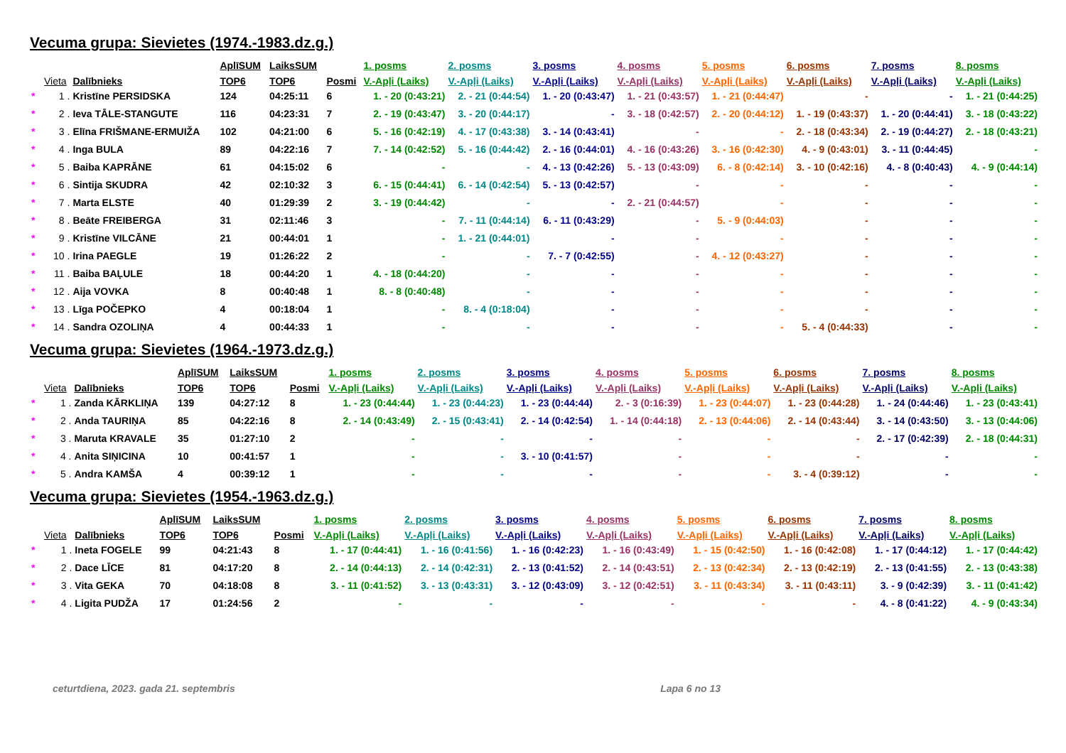Vecuma grupa: Sievietes (1974.-1983.dz.g.)
| | | | AplīSUM | LaiksSUM | | 1. posms | 2. posms | 3. posms | 4. posms | 5. posms | 6. posms | 7. posms | 8. posms |
| --- | --- | --- | --- | --- | --- | --- | --- | --- | --- | --- | --- | --- | --- |
| | Vieta | Dalībnieks | TOP6 | TOP6 | Posmi | V.-Apļi (Laiks) | V.-Apļi (Laiks) | V.-Apļi (Laiks) | V.-Apļi (Laiks) | V.-Apļi (Laiks) | V.-Apļi (Laiks) | V.-Apļi (Laiks) | V.-Apļi (Laiks) |
| * | 1 . | Kristīne PERSIDSKA | 124 | 04:25:11 | 6 | 1. - 20 (0:43:21) | 2. - 21 (0:44:54) | 1. - 20 (0:43:47) | 1. - 21 (0:43:57) | 1. - 21 (0:44:47) | - | - | 1. - 21 (0:44:25) |
| * | 2 . | Ieva TĀLE-STANGUTE | 116 | 04:23:31 | 7 | 2. - 19 (0:43:47) | 3. - 20 (0:44:17) | - | 3. - 18 (0:42:57) | 2. - 20 (0:44:12) | 1. - 19 (0:43:37) | 1. - 20 (0:44:41) | 3. - 18 (0:43:22) |
| * | 3 . | Elīna FRIŠMANE-ERMUIŽA | 102 | 04:21:00 | 6 | 5. - 16 (0:42:19) | 4. - 17 (0:43:38) | 3. - 14 (0:43:41) | - | - | 2. - 18 (0:43:34) | 2. - 19 (0:44:27) | 2. - 18 (0:43:21) |
| * | 4 . | Inga BULA | 89 | 04:22:16 | 7 | 7. - 14 (0:42:52) | 5. - 16 (0:44:42) | 2. - 16 (0:44:01) | 4. - 16 (0:43:26) | 3. - 16 (0:42:30) | 4. - 9 (0:43:01) | 3. - 11 (0:44:45) | - |
| * | 5 . | Baiba KAPRĀNE | 61 | 04:15:02 | 6 | - | - | 4. - 13 (0:42:26) | 5. - 13 (0:43:09) | 6. - 8 (0:42:14) | 3. - 10 (0:42:16) | 4. - 8 (0:40:43) | 4. - 9 (0:44:14) |
| * | 6 . | Sintija SKUDRA | 42 | 02:10:32 | 3 | 6. - 15 (0:44:41) | 6. - 14 (0:42:54) | 5. - 13 (0:42:57) | - | - | - | - | - |
| * | 7 . | Marta ELSTE | 40 | 01:29:39 | 2 | 3. - 19 (0:44:42) | - | - | 2. - 21 (0:44:57) | - | - | - | - |
| * | 8 . | Beāte FREIBERGA | 31 | 02:11:46 | 3 | - | 7. - 11 (0:44:14) | 6. - 11 (0:43:29) | - | 5. - 9 (0:44:03) | - | - | - |
| * | 9 . | Kristīne VILCĀNE | 21 | 00:44:01 | 1 | - | 1. - 21 (0:44:01) | - | - | - | - | - | - |
| * | 10 . | Irina PAEGLE | 19 | 01:26:22 | 2 | - | - | 7. - 7 (0:42:55) | - | 4. - 12 (0:43:27) | - | - | - |
| * | 11 . | Baiba BAĻULE | 18 | 00:44:20 | 1 | 4. - 18 (0:44:20) | - | - | - | - | - | - | - |
| * | 12 . | Aija VOVKA | 8 | 00:40:48 | 1 | 8. - 8 (0:40:48) | - | - | - | - | - | - | - |
| * | 13 . | Līga POČEPKO | 4 | 00:18:04 | 1 | - | 8. - 4 (0:18:04) | - | - | - | - | - | - |
| * | 14 . | Sandra OZOLIŅA | 4 | 00:44:33 | 1 | - | - | - | - | - | 5. - 4 (0:44:33) | - | - |
Vecuma grupa: Sievietes (1964.-1973.dz.g.)
| | | | AplīSUM | LaiksSUM | | 1. posms | 2. posms | 3. posms | 4. posms | 5. posms | 6. posms | 7. posms | 8. posms |
| --- | --- | --- | --- | --- | --- | --- | --- | --- | --- | --- | --- | --- | --- |
| | Vieta | Dalībnieks | TOP6 | TOP6 | Posmi | V.-Apļi (Laiks) | V.-Apļi (Laiks) | V.-Apļi (Laiks) | V.-Apļi (Laiks) | V.-Apļi (Laiks) | V.-Apļi (Laiks) | V.-Apļi (Laiks) | V.-Apļi (Laiks) |
| * | 1 . | Zanda KĀRKLIŅA | 139 | 04:27:12 | 8 | 1. - 23 (0:44:44) | 1. - 23 (0:44:23) | 1. - 23 (0:44:44) | 2. - 3 (0:16:39) | 1. - 23 (0:44:07) | 1. - 23 (0:44:28) | 1. - 24 (0:44:46) | 1. - 23 (0:43:41) |
| * | 2 . | Anda TAURIŅA | 85 | 04:22:16 | 8 | 2. - 14 (0:43:49) | 2. - 15 (0:43:41) | 2. - 14 (0:42:54) | 1. - 14 (0:44:18) | 2. - 13 (0:44:06) | 2. - 14 (0:43:44) | 3. - 14 (0:43:50) | 3. - 13 (0:44:06) |
| * | 3 . | Maruta KRAVALE | 35 | 01:27:10 | 2 | - | - | - | - | - | - | 2. - 17 (0:42:39) | 2. - 18 (0:44:31) |
| * | 4 . | Anita SIŅICINA | 10 | 00:41:57 | 1 | - | - | 3. - 10 (0:41:57) | - | - | - | - | - |
| * | 5 . | Andra KAMŠA | 4 | 00:39:12 | 1 | - | - | - | - | - | 3. - 4 (0:39:12) | - | - |
Vecuma grupa: Sievietes (1954.-1963.dz.g.)
| | | | AplīSUM | LaiksSUM | | 1. posms | 2. posms | 3. posms | 4. posms | 5. posms | 6. posms | 7. posms | 8. posms |
| --- | --- | --- | --- | --- | --- | --- | --- | --- | --- | --- | --- | --- | --- |
| | Vieta | Dalībnieks | TOP6 | TOP6 | Posmi | V.-Apļi (Laiks) | V.-Apļi (Laiks) | V.-Apļi (Laiks) | V.-Apļi (Laiks) | V.-Apļi (Laiks) | V.-Apļi (Laiks) | V.-Apļi (Laiks) | V.-Apļi (Laiks) |
| * | 1 . | Ineta FOGELE | 99 | 04:21:43 | 8 | 1. - 17 (0:44:41) | 1. - 16 (0:41:56) | 1. - 16 (0:42:23) | 1. - 16 (0:43:49) | 1. - 15 (0:42:50) | 1. - 16 (0:42:08) | 1. - 17 (0:44:12) | 1. - 17 (0:44:42) |
| * | 2 . | Dace LĪCE | 81 | 04:17:20 | 8 | 2. - 14 (0:44:13) | 2. - 14 (0:42:31) | 2. - 13 (0:41:52) | 2. - 14 (0:43:51) | 2. - 13 (0:42:34) | 2. - 13 (0:42:19) | 2. - 13 (0:41:55) | 2. - 13 (0:43:38) |
| * | 3 . | Vita GEKA | 70 | 04:18:08 | 8 | 3. - 11 (0:41:52) | 3. - 13 (0:43:31) | 3. - 12 (0:43:09) | 3. - 12 (0:42:51) | 3. - 11 (0:43:34) | 3. - 11 (0:43:11) | 3. - 9 (0:42:39) | 3. - 11 (0:41:42) |
| * | 4 . | Ligita PUDŽA | 17 | 01:24:56 | 2 | - | - | - | - | - | - | 4. - 8 (0:41:22) | 4. - 9 (0:43:34) |
ceturtdiena, 2023. gada 21. septembris Lapa 6 no 13